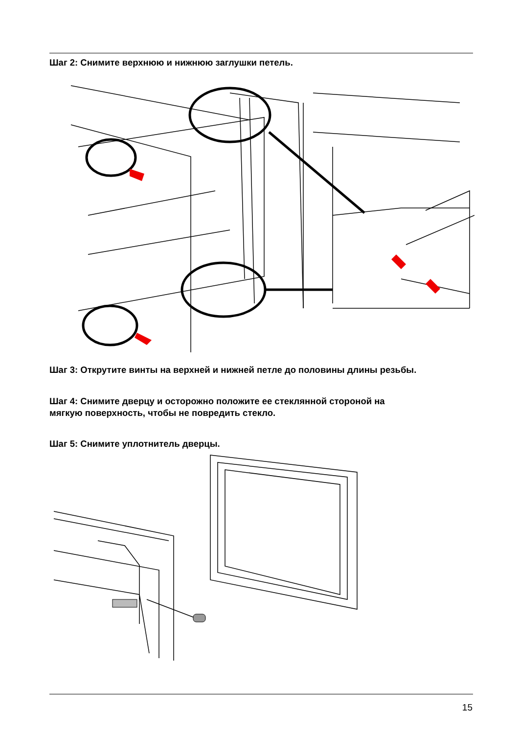Шаг 2: Снимите верхнюю и нижнюю заглушки петель.
Шаг 3: Открутите винты на верхней и нижней петле до половины длины резьбы.
Шаг 4: Снимите дверцу и осторожно положите ее стеклянной стороной на
мягкую поверхность, чтобы не повредить стекло.
Шаг 5: Снимите уплотнитель дверцы.
15